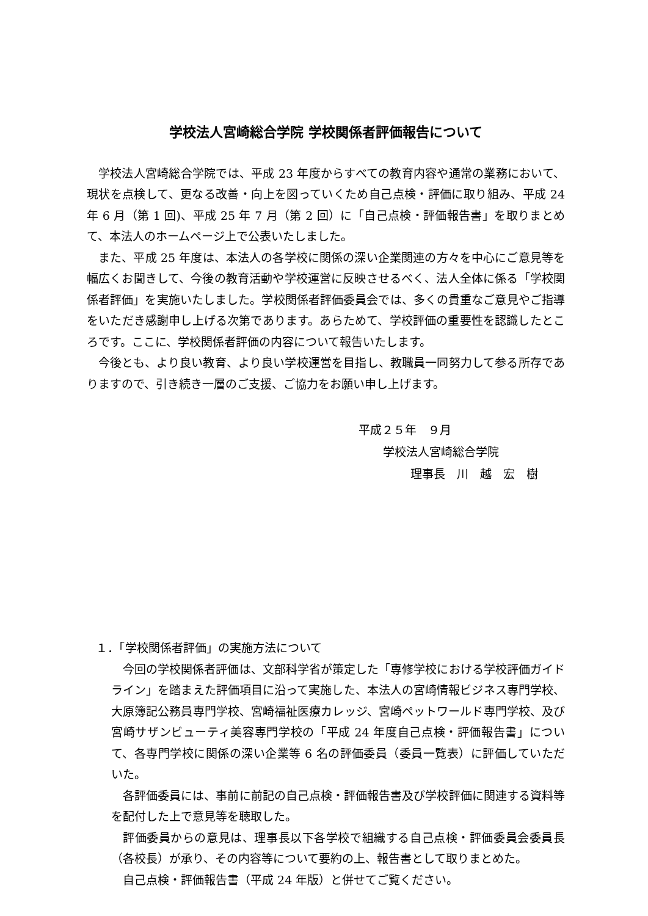学校法人宮崎総合学院 学校関係者評価報告について
学校法人宮崎総合学院では、平成 23 年度からすべての教育内容や通常の業務において、現状を点検して、更なる改善・向上を図っていくため自己点検・評価に取り組み、平成 24 年 6 月（第 1 回)、平成 25 年 7 月（第 2 回）に「自己点検・評価報告書」を取りまとめて、本法人のホームページ上で公表いたしました。
また、平成 25 年度は、本法人の各学校に関係の深い企業関連の方々を中心にご意見等を幅広くお聞きして、今後の教育活動や学校運営に反映させるべく、法人全体に係る「学校関係者評価」を実施いたしました。学校関係者評価委員会では、多くの貴重なご意見やご指導をいただき感謝申し上げる次第であります。あらためて、学校評価の重要性を認識したところです。ここに、学校関係者評価の内容について報告いたします。
今後とも、より良い教育、より良い学校運営を目指し、教職員一同努力して参る所存でありますので、引き続き一層のご支援、ご協力をお願い申し上げます。
平成２５年　９月
学校法人宮崎総合学院
理事長　川　越　宏　樹
１．「学校関係者評価」の実施方法について
今回の学校関係者評価は、文部科学省が策定した「専修学校における学校評価ガイドライン」を踏まえた評価項目に沿って実施した、本法人の宮崎情報ビジネス専門学校、大原簿記公務員専門学校、宮崎福祉医療カレッジ、宮崎ペットワールド専門学校、及び宮崎サザンビューティ美容専門学校の「平成 24 年度自己点検・評価報告書」について、各専門学校に関係の深い企業等 6 名の評価委員（委員一覧表）に評価していただいた。
各評価委員には、事前に前記の自己点検・評価報告書及び学校評価に関連する資料等を配付した上で意見等を聴取した。
評価委員からの意見は、理事長以下各学校で組織する自己点検・評価委員会委員長（各校長）が承り、その内容等について要約の上、報告書として取りまとめた。
自己点検・評価報告書（平成 24 年版）と併せてご覧ください。